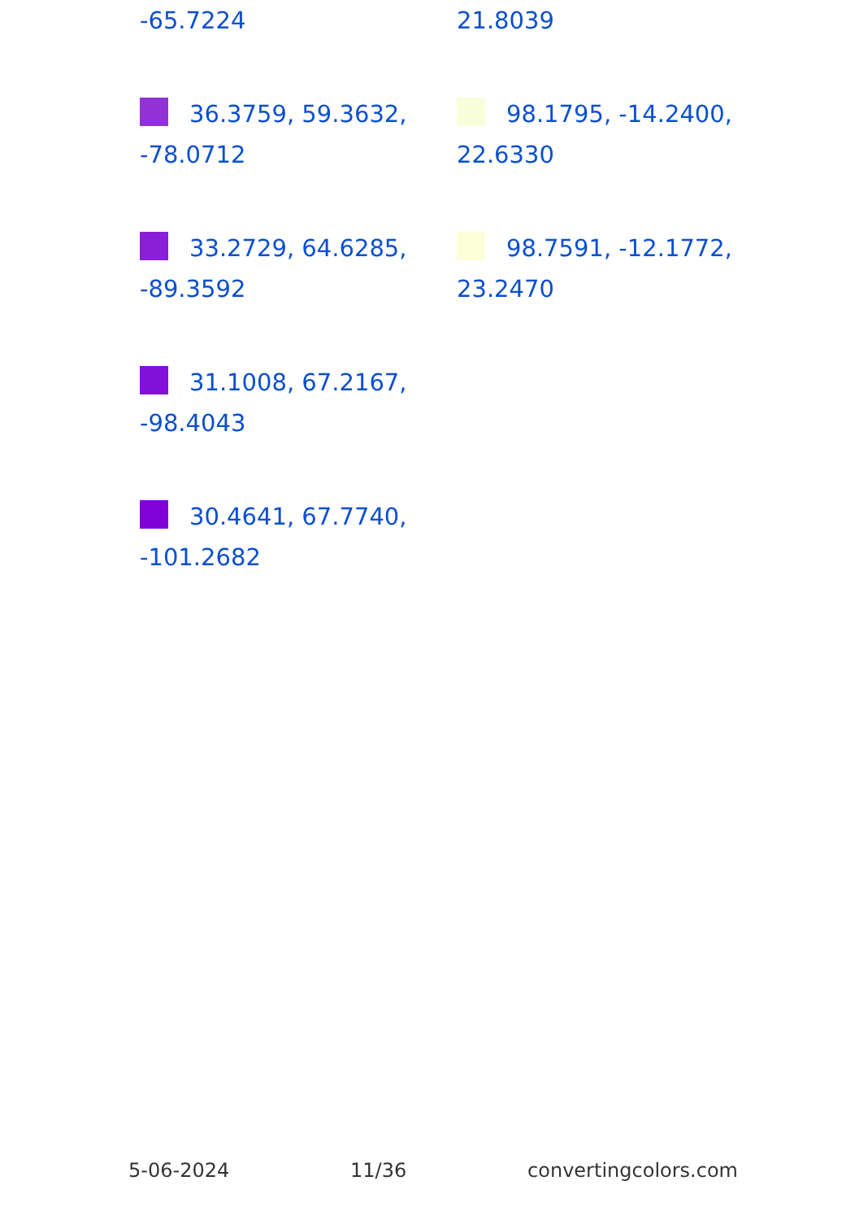-65.7224
36.3759, 59.3632, -78.0712
33.2729, 64.6285, -89.3592
31.1008, 67.2167, -98.4043
30.4641, 67.7740, -101.2682
21.8039
98.1795, -14.2400, 22.6330
98.7591, -12.1772, 23.2470
5-06-2024 11/36 convertingcolors.com